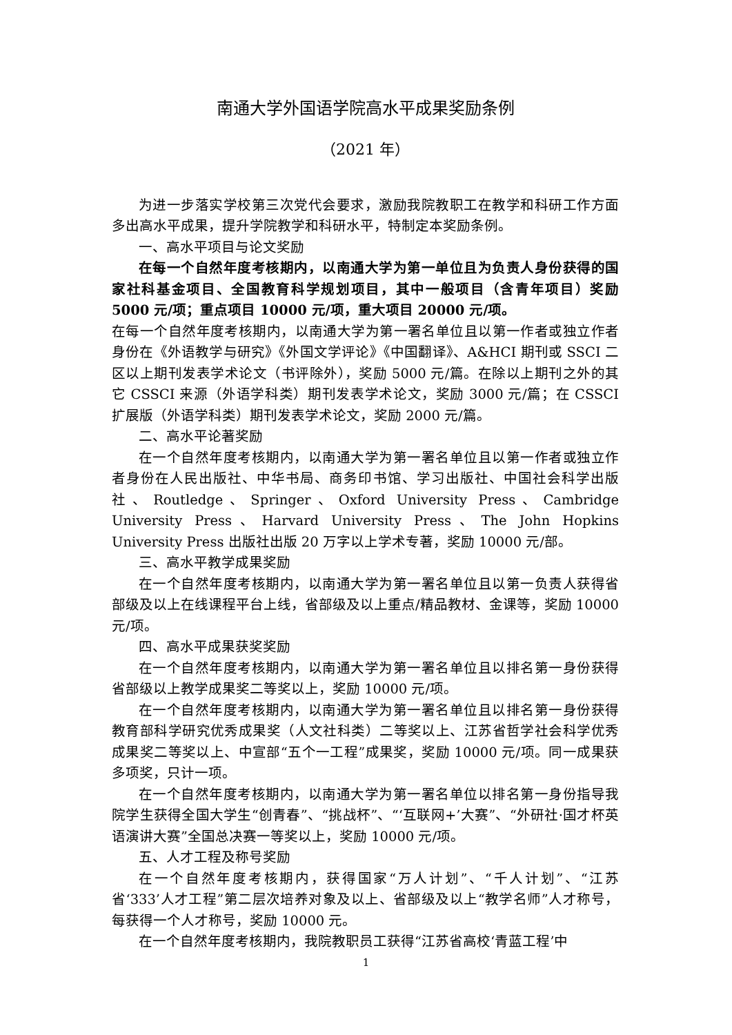南通大学外国语学院高水平成果奖励条例
（2021 年）
为进一步落实学校第三次党代会要求，激励我院教职工在教学和科研工作方面多出高水平成果，提升学院教学和科研水平，特制定本奖励条例。
一、高水平项目与论文奖励
在每一个自然年度考核期内，以南通大学为第一单位且为负责人身份获得的国家社科基金项目、全国教育科学规划项目，其中一般项目（含青年项目）奖励 5000 元/项；重点项目 10000 元/项，重大项目 20000 元/项。
在每一个自然年度考核期内，以南通大学为第一署名单位且以第一作者或独立作者身份在《外语教学与研究》《外国文学评论》《中国翻译》、A&HCI 期刊或 SSCI 二区以上期刊发表学术论文（书评除外），奖励 5000 元/篇。在除以上期刊之外的其它 CSSCI 来源（外语学科类）期刊发表学术论文，奖励 3000 元/篇；在 CSSCI 扩展版（外语学科类）期刊发表学术论文，奖励 2000 元/篇。
二、高水平论著奖励
在一个自然年度考核期内，以南通大学为第一署名单位且以第一作者或独立作者身份在人民出版社、中华书局、商务印书馆、学习出版社、中国社会科学出版社、Routledge、Springer、Oxford University Press、Cambridge University Press、Harvard University Press、The John Hopkins University Press 出版社出版 20 万字以上学术专著，奖励 10000 元/部。
三、高水平教学成果奖励
在一个自然年度考核期内，以南通大学为第一署名单位且以第一负责人获得省部级及以上在线课程平台上线，省部级及以上重点/精品教材、金课等，奖励 10000 元/项。
四、高水平成果获奖奖励
在一个自然年度考核期内，以南通大学为第一署名单位且以排名第一身份获得省部级以上教学成果奖二等奖以上，奖励 10000 元/项。
在一个自然年度考核期内，以南通大学为第一署名单位且以排名第一身份获得教育部科学研究优秀成果奖（人文社科类）二等奖以上、江苏省哲学社会科学优秀成果奖二等奖以上、中宣部“五个一工程”成果奖，奖励 10000 元/项。同一成果获多项奖，只计一项。
在一个自然年度考核期内，以南通大学为第一署名单位以排名第一身份指导我院学生获得全国大学生“创青春”、“挑战杯”、“‘互联网+’大赛”、“外研社·国才杯英语演讲大赛”全国总决赛一等奖以上，奖励 10000 元/项。
五、人才工程及称号奖励
在一个自然年度考核期内，获得国家“万人计划”、“千人计划”、“江苏省‘333’人才工程”第二层次培养对象及以上、省部级及以上“教学名师”人才称号，每获得一个人才称号，奖励 10000 元。
在一个自然年度考核期内，我院教职员工获得“江苏省高校‘青蓝工程’中
1